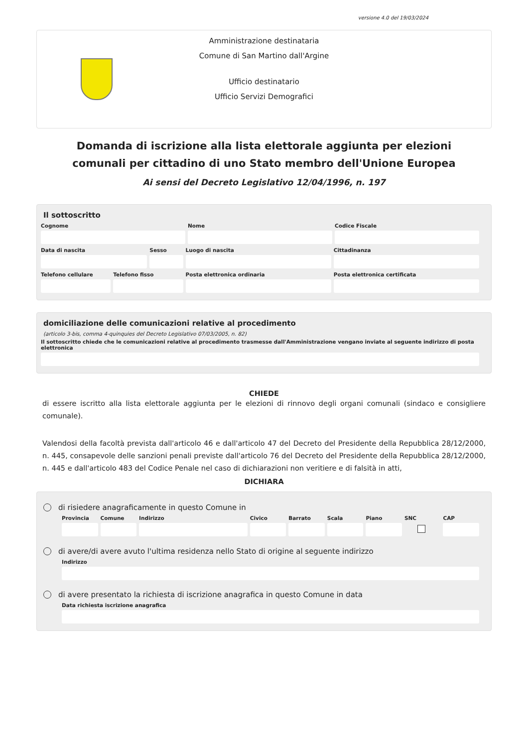versione 4.0 del 19/03/2024
Amministrazione destinataria
Comune di San Martino dall'Argine
Ufficio destinatario
Ufficio Servizi Demografici
Domanda di iscrizione alla lista elettorale aggiunta per elezioni comunali per cittadino di uno Stato membro dell'Unione Europea
Ai sensi del Decreto Legislativo 12/04/1996, n. 197
Il sottoscritto
Cognome Nome Codice Fiscale
Data di nascita Sesso Luogo di nascita Cittadinanza
Telefono cellulare Telefono fisso Posta elettronica ordinaria Posta elettronica certificata
domiciliazione delle comunicazioni relative al procedimento
(articolo 3-bis, comma 4-quinquies del Decreto Legislativo 07/03/2005, n. 82)
Il sottoscritto chiede che le comunicazioni relative al procedimento trasmesse dall'Amministrazione vengano inviate al seguente indirizzo di posta elettronica
CHIEDE
di essere iscritto alla lista elettorale aggiunta per le elezioni di rinnovo degli organi comunali (sindaco e consigliere comunale).
Valendosi della facoltà prevista dall'articolo 46 e dall'articolo 47 del Decreto del Presidente della Repubblica 28/12/2000, n. 445, consapevole delle sanzioni penali previste dall'articolo 76 del Decreto del Presidente della Repubblica 28/12/2000, n. 445 e dall'articolo 483 del Codice Penale nel caso di dichiarazioni non veritiere e di falsità in atti,
DICHIARA
di risiedere anagraficamente in questo Comune in
Provincia Comune Indirizzo Civico Barrato Scala Piano SNC CAP
di avere/di avere avuto l'ultima residenza nello Stato di origine al seguente indirizzo
Indirizzo
di avere presentato la richiesta di iscrizione anagrafica in questo Comune in data
Data richiesta iscrizione anagrafica